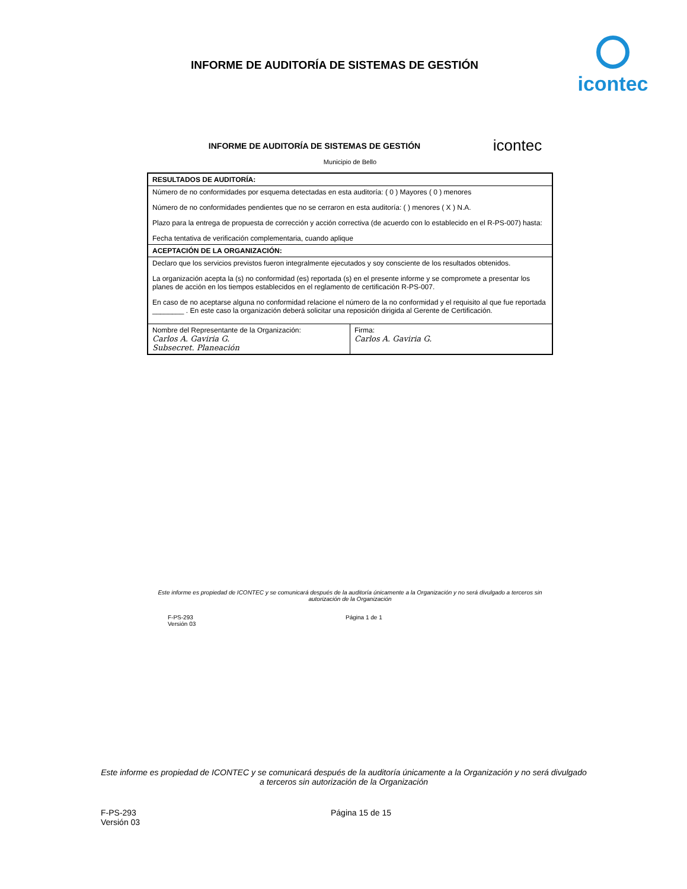INFORME DE AUDITORÍA DE SISTEMAS DE GESTIÓN
icontec
INFORME DE AUDITORÍA DE SISTEMAS DE GESTIÓN
icontec
Municipio de Bello
| RESULTADOS DE AUDITORÍA: | |
| Número de no conformidades por esquema detectadas en esta auditoría: ( 0 ) Mayores ( 0 ) menores Número de no conformidades pendientes que no se cerraron en esta auditoría: ( ) menores ( X ) N.A. Plazo para la entrega de propuesta de corrección y acción correctiva (de acuerdo con lo establecido en el R-PS-007) hasta: Fecha tentativa de verificación complementaria, cuando aplique | |
| ACEPTACIÓN DE LA ORGANIZACIÓN: | |
| Declaro que los servicios previstos fueron integralmente ejecutados y soy consciente de los resultados obtenidos. La organización acepta la (s) no conformidad (es) reportada (s) en el presente informe y se compromete a presentar los planes de acción en los tiempos establecidos en el reglamento de certificación R-PS-007. En caso de no aceptarse alguna no conformidad relacione el número de la no conformidad y el requisito al que fue reportada ________ . En este caso la organización deberá solicitar una reposición dirigida al Gerente de Certificación. | |
| Nombre del Representante de la Organización: Carlos A. Gaviria G. Subsecret. Planeación | Firma: Carlos A. Gaviria G. |
Este informe es propiedad de ICONTEC y se comunicará después de la auditoría únicamente a la Organización y no será divulgado a terceros sin autorización de la Organización
F-PS-293
Versión 03
Página 1 de 1
Este informe es propiedad de ICONTEC y se comunicará después de la auditoría únicamente a la Organización y no será divulgado a terceros sin autorización de la Organización
F-PS-293
Versión 03
Página 15 de 15